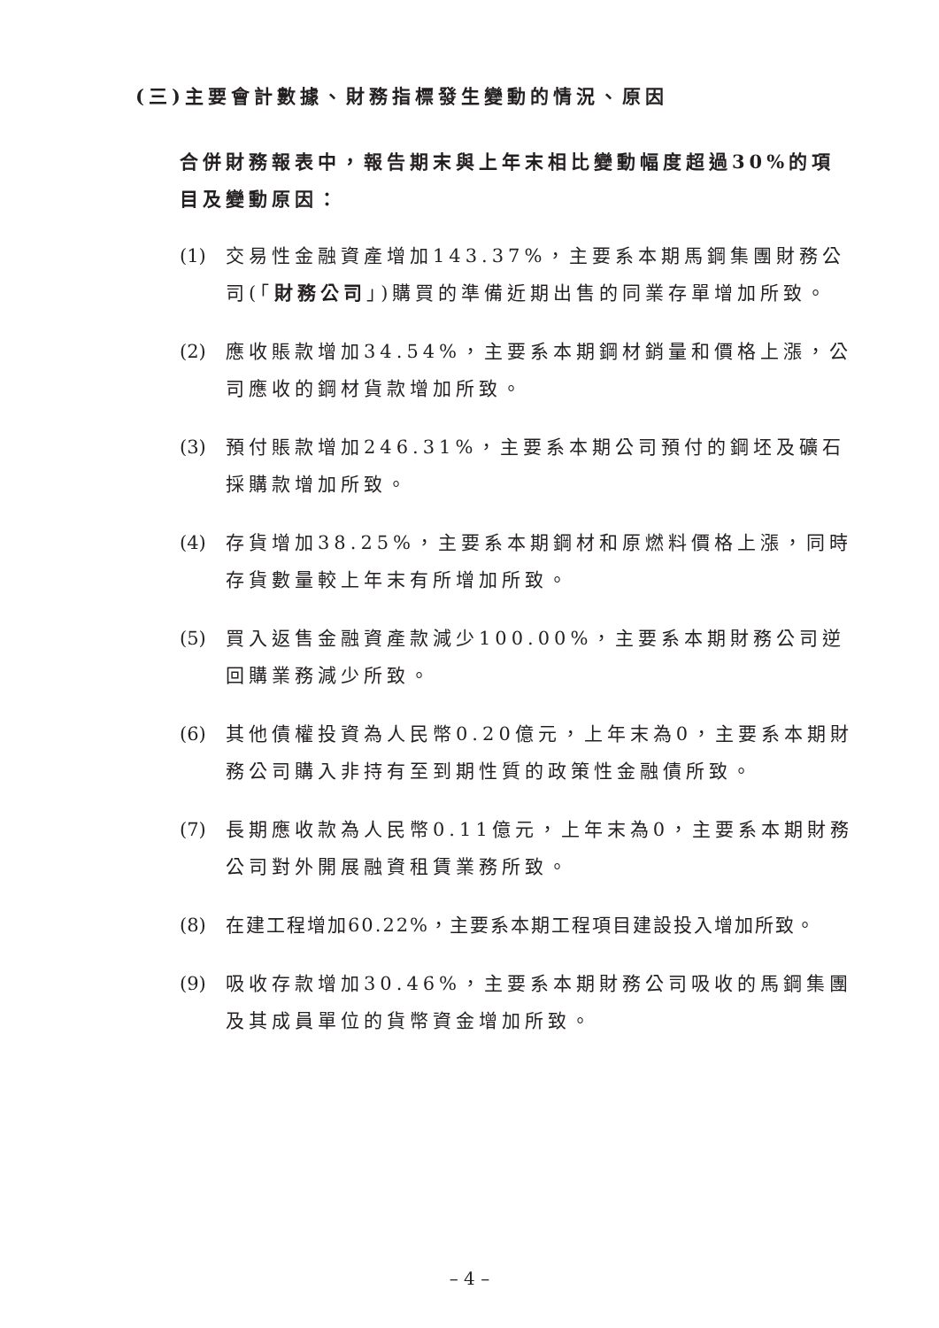(三)主要會計數據、財務指標發生變動的情況、原因
合併財務報表中，報告期末與上年末相比變動幅度超過30%的項目及變動原因：
(1) 交易性金融資產增加143.37%，主要系本期馬鋼集團財務公司(「財務公司」)購買的準備近期出售的同業存單增加所致。
(2) 應收賬款增加34.54%，主要系本期鋼材銷量和價格上漲，公司應收的鋼材貨款增加所致。
(3) 預付賬款增加246.31%，主要系本期公司預付的鋼坯及礦石採購款增加所致。
(4) 存貨增加38.25%，主要系本期鋼材和原燃料價格上漲，同時存貨數量較上年末有所增加所致。
(5) 買入返售金融資產款減少100.00%，主要系本期財務公司逆回購業務減少所致。
(6) 其他債權投資為人民幣0.20億元，上年末為0，主要系本期財務公司購入非持有至到期性質的政策性金融債所致。
(7) 長期應收款為人民幣0.11億元，上年末為0，主要系本期財務公司對外開展融資租賃業務所致。
(8) 在建工程增加60.22%，主要系本期工程項目建設投入增加所致。
(9) 吸收存款增加30.46%，主要系本期財務公司吸收的馬鋼集團及其成員單位的貨幣資金增加所致。
– 4 –